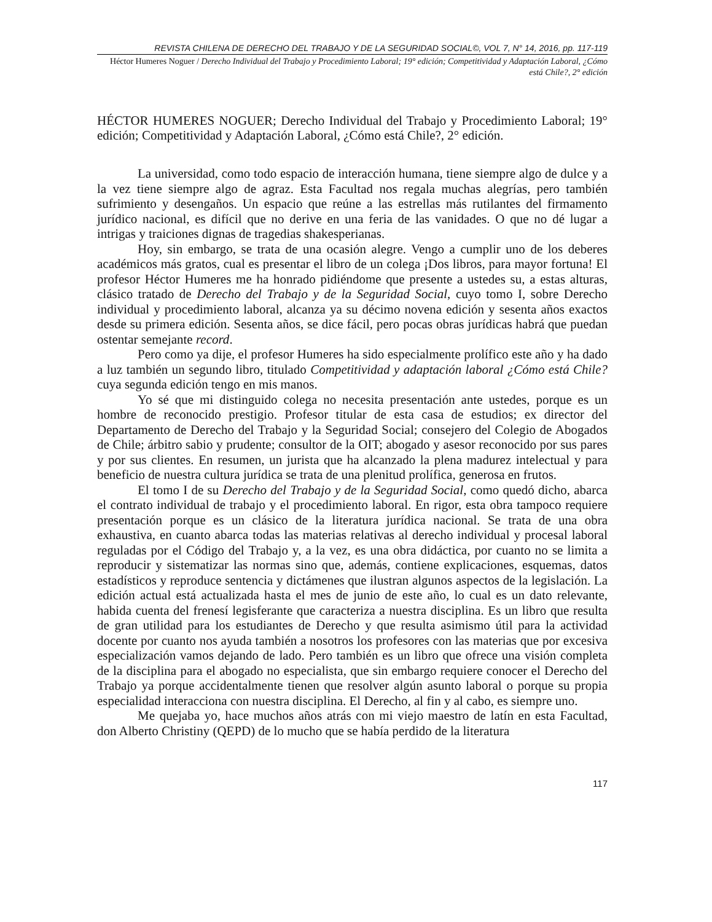REVISTA CHILENA DE DERECHO DEL TRABAJO Y DE LA SEGURIDAD SOCIAL©, VOL 7, N° 14, 2016, pp. 117-119
Héctor Humeres Noguer / Derecho Individual del Trabajo y Procedimiento Laboral; 19° edición; Competitividad y Adaptación Laboral, ¿Cómo está Chile?, 2° edición
HÉCTOR HUMERES NOGUER; Derecho Individual del Trabajo y Procedimiento Laboral; 19° edición; Competitividad y Adaptación Laboral, ¿Cómo está Chile?, 2° edición.
La universidad, como todo espacio de interacción humana, tiene siempre algo de dulce y a la vez tiene siempre algo de agraz. Esta Facultad nos regala muchas alegrías, pero también sufrimiento y desengaños. Un espacio que reúne a las estrellas más rutilantes del firmamento jurídico nacional, es difícil que no derive en una feria de las vanidades. O que no dé lugar a intrigas y traiciones dignas de tragedias shakesperianas.
Hoy, sin embargo, se trata de una ocasión alegre. Vengo a cumplir uno de los deberes académicos más gratos, cual es presentar el libro de un colega ¡Dos libros, para mayor fortuna! El profesor Héctor Humeres me ha honrado pidiéndome que presente a ustedes su, a estas alturas, clásico tratado de Derecho del Trabajo y de la Seguridad Social, cuyo tomo I, sobre Derecho individual y procedimiento laboral, alcanza ya su décimo novena edición y sesenta años exactos desde su primera edición. Sesenta años, se dice fácil, pero pocas obras jurídicas habrá que puedan ostentar semejante record.
Pero como ya dije, el profesor Humeres ha sido especialmente prolífico este año y ha dado a luz también un segundo libro, titulado Competitividad y adaptación laboral ¿Cómo está Chile? cuya segunda edición tengo en mis manos.
Yo sé que mi distinguido colega no necesita presentación ante ustedes, porque es un hombre de reconocido prestigio. Profesor titular de esta casa de estudios; ex director del Departamento de Derecho del Trabajo y la Seguridad Social; consejero del Colegio de Abogados de Chile; árbitro sabio y prudente; consultor de la OIT; abogado y asesor reconocido por sus pares y por sus clientes. En resumen, un jurista que ha alcanzado la plena madurez intelectual y para beneficio de nuestra cultura jurídica se trata de una plenitud prolífica, generosa en frutos.
El tomo I de su Derecho del Trabajo y de la Seguridad Social, como quedó dicho, abarca el contrato individual de trabajo y el procedimiento laboral. En rigor, esta obra tampoco requiere presentación porque es un clásico de la literatura jurídica nacional. Se trata de una obra exhaustiva, en cuanto abarca todas las materias relativas al derecho individual y procesal laboral reguladas por el Código del Trabajo y, a la vez, es una obra didáctica, por cuanto no se limita a reproducir y sistematizar las normas sino que, además, contiene explicaciones, esquemas, datos estadísticos y reproduce sentencia y dictámenes que ilustran algunos aspectos de la legislación. La edición actual está actualizada hasta el mes de junio de este año, lo cual es un dato relevante, habida cuenta del frenesí legisferante que caracteriza a nuestra disciplina. Es un libro que resulta de gran utilidad para los estudiantes de Derecho y que resulta asimismo útil para la actividad docente por cuanto nos ayuda también a nosotros los profesores con las materias que por excesiva especialización vamos dejando de lado. Pero también es un libro que ofrece una visión completa de la disciplina para el abogado no especialista, que sin embargo requiere conocer el Derecho del Trabajo ya porque accidentalmente tienen que resolver algún asunto laboral o porque su propia especialidad interacciona con nuestra disciplina. El Derecho, al fin y al cabo, es siempre uno.
Me quejaba yo, hace muchos años atrás con mi viejo maestro de latín en esta Facultad, don Alberto Christiny (QEPD) de lo mucho que se había perdido de la literatura
117